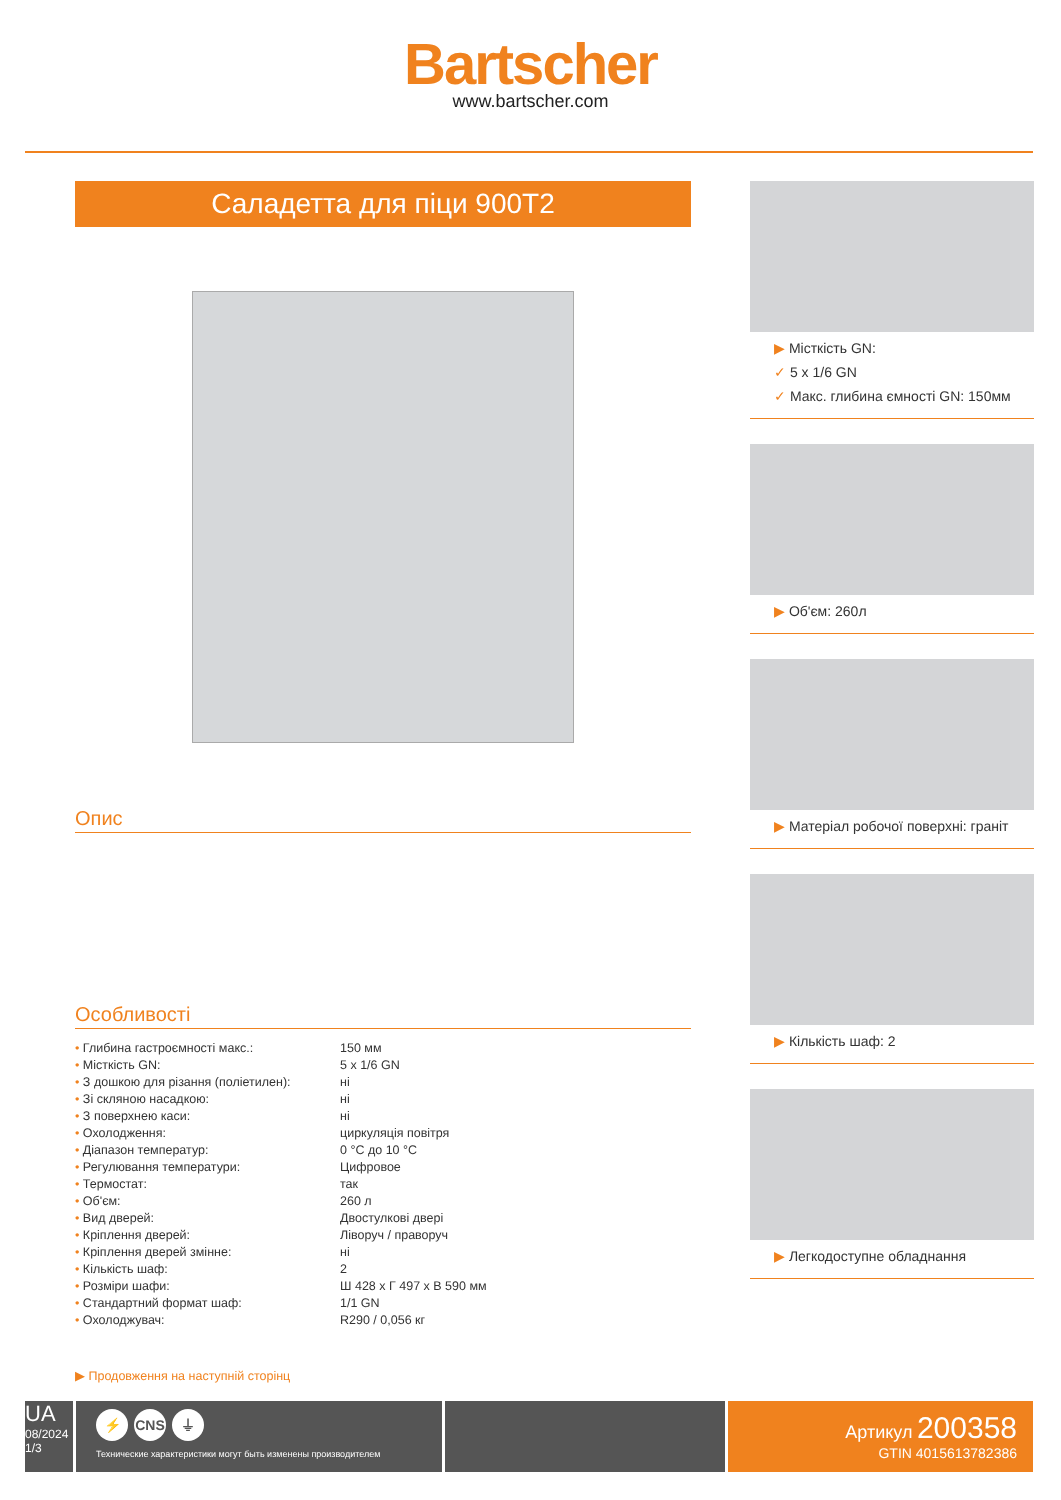Bartscher
www.bartscher.com
Саладетта для піци 900T2
Опис
Особливості
| • Глибина гастроємності макс.: | 150 мм |
| • Місткість GN: | 5 x 1/6 GN |
| • З дошкою для різання (поліетилен): | ні |
| • Зі скляною насадкою: | ні |
| • З поверхнею каси: | ні |
| • Охолодження: | циркуляція повітря |
| • Діапазон температур: | 0 °C до 10 °C |
| • Регулювання температури: | Цифровое |
| • Термостат: | так |
| • Об'єм: | 260 л |
| • Вид дверей: | Двостулкові двері |
| • Кріплення дверей: | Ліворуч / праворуч |
| • Кріплення дверей змінне: | ні |
| • Кількість шаф: | 2 |
| • Розміри шафи: | Ш 428 x Г 497 x В 590 мм |
| • Стандартний формат шаф: | 1/1 GN |
| • Охолоджувач: | R290 / 0,056 кг |
▶ Продовження на наступній сторінц
▶ Місткість GN:
✓ 5 x 1/6 GN
✓ Макс. глибина ємності GN: 150мм
▶ Об'єм: 260л
▶ Матеріал робочої поверхні: граніт
▶ Кількість шаф: 2
▶ Легкодоступне обладнання
UA
08/2024
1/3
⚡ CNS ⏚
Технические характеристики могут быть изменены производителем
Артикул 200358
GTIN 4015613782386